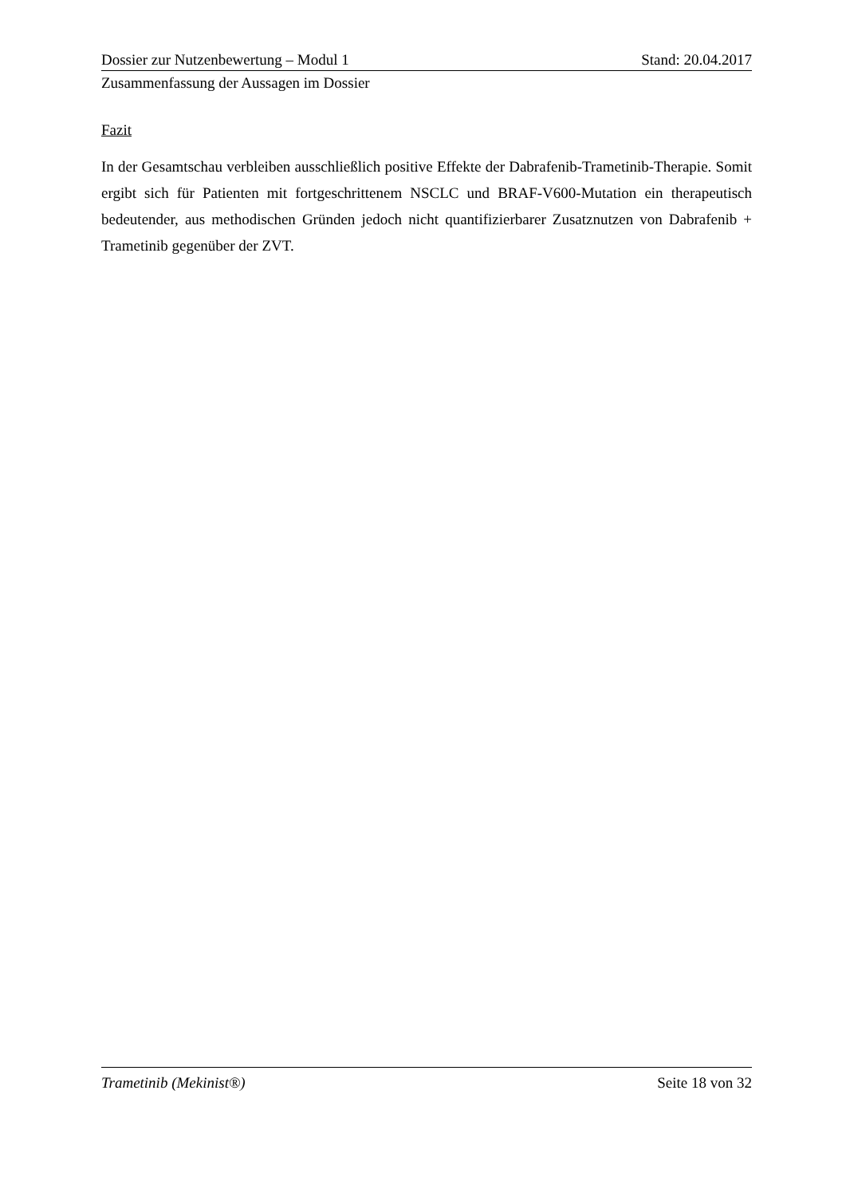Dossier zur Nutzenbewertung – Modul 1 Stand: 20.04.2017
Zusammenfassung der Aussagen im Dossier
Fazit
In der Gesamtschau verbleiben ausschließlich positive Effekte der Dabrafenib-Trametinib-Therapie. Somit ergibt sich für Patienten mit fortgeschrittenem NSCLC und BRAF-V600-Mutation ein therapeutisch bedeutender, aus methodischen Gründen jedoch nicht quantifizierbarer Zusatznutzen von Dabrafenib + Trametinib gegenüber der ZVT.
Trametinib (Mekinist®) Seite 18 von 32